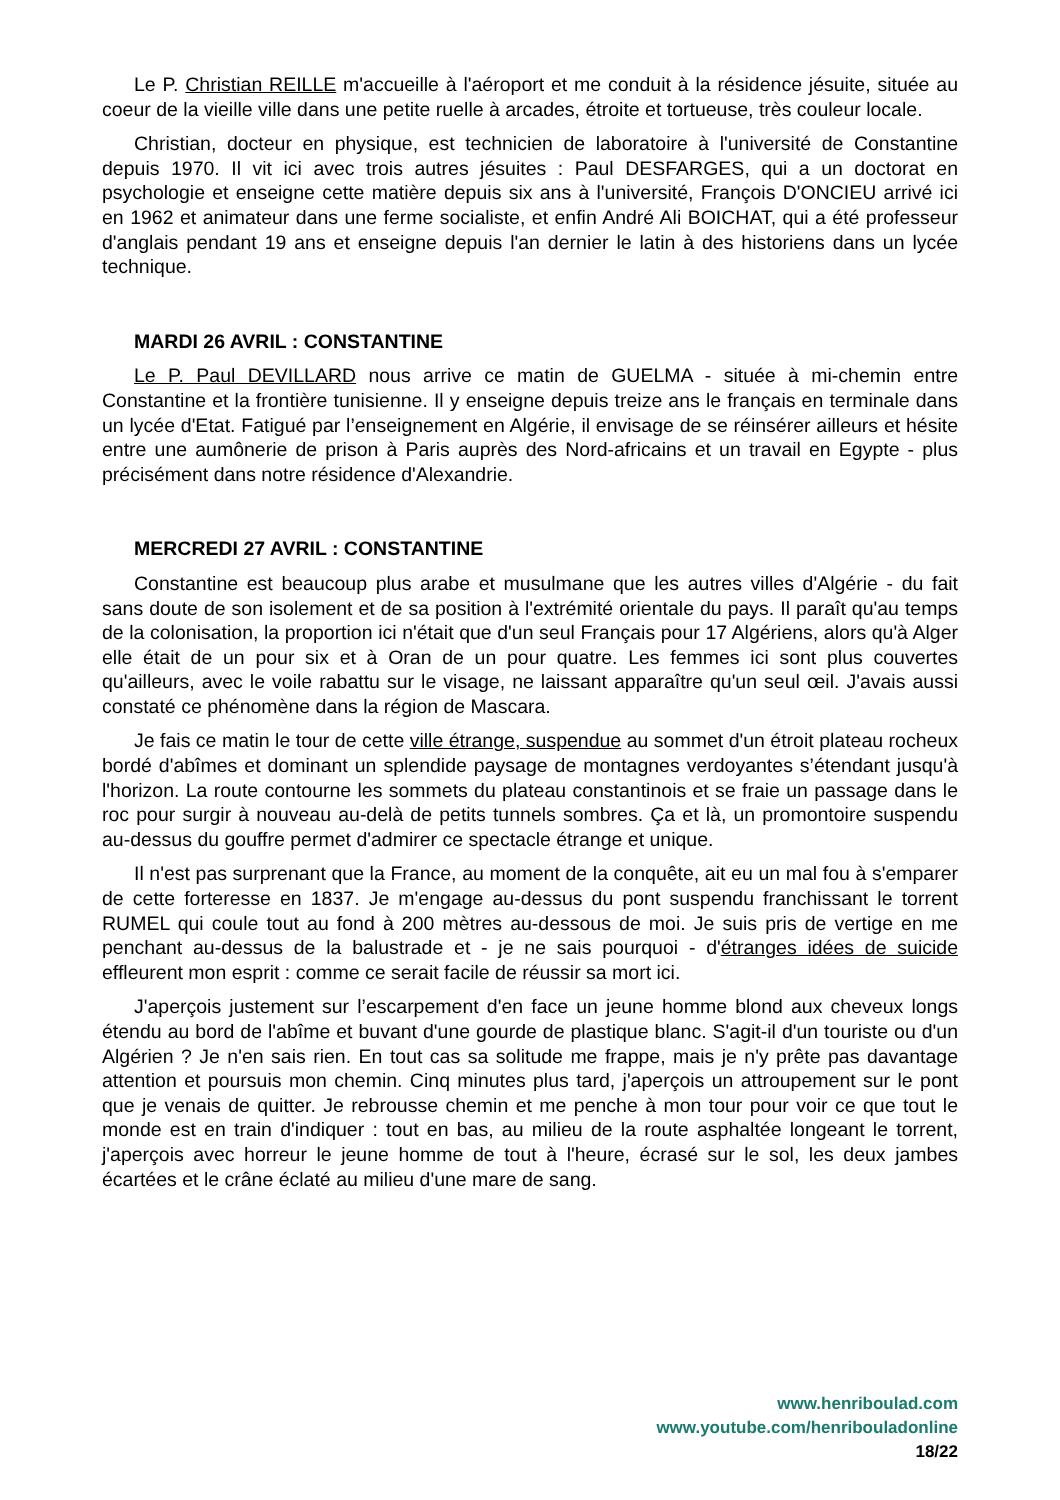Le P. Christian REILLE m'accueille à l'aéroport et me conduit à la résidence jésuite, située au coeur de la vieille ville dans une petite ruelle à arcades, étroite et tortueuse, très couleur locale.
Christian, docteur en physique, est technicien de laboratoire à l'université de Constantine depuis 1970. Il vit ici avec trois autres jésuites : Paul DESFARGES, qui a un doctorat en psychologie et enseigne cette matière depuis six ans à l'université, François D'ONCIEU arrivé ici en 1962 et animateur dans une ferme socialiste, et enfin André Ali BOICHAT, qui a été professeur d'anglais pendant 19 ans et enseigne depuis l'an dernier le latin à des historiens dans un lycée technique.
MARDI 26 AVRIL : CONSTANTINE
Le P. Paul DEVILLARD nous arrive ce matin de GUELMA - située à mi-chemin entre Constantine et la frontière tunisienne. Il y enseigne depuis treize ans le français en terminale dans un lycée d'Etat. Fatigué par l’enseignement en Algérie, il envisage de se réinsérer ailleurs et hésite entre une aumônerie de prison à Paris auprès des Nord-africains et un travail en Egypte - plus précisément dans notre résidence d'Alexandrie.
MERCREDI 27 AVRIL : CONSTANTINE
Constantine est beaucoup plus arabe et musulmane que les autres villes d'Algérie - du fait sans doute de son isolement et de sa position à l'extrémité orientale du pays. Il paraît qu'au temps de la colonisation, la proportion ici n'était que d'un seul Français pour 17 Algériens, alors qu'à Alger elle était de un pour six et à Oran de un pour quatre. Les femmes ici sont plus couvertes qu'ailleurs, avec le voile rabattu sur le visage, ne laissant apparaître qu'un seul œil. J'avais aussi constaté ce phénomène dans la région de Mascara.
Je fais ce matin le tour de cette ville étrange, suspendue au sommet d'un étroit plateau rocheux bordé d'abîmes et dominant un splendide paysage de montagnes verdoyantes s’étendant jusqu'à l'horizon. La route contourne les sommets du plateau constantinois et se fraie un passage dans le roc pour surgir à nouveau au-delà de petits tunnels sombres. Ça et là, un promontoire suspendu au-dessus du gouffre permet d'admirer ce spectacle étrange et unique.
Il n'est pas surprenant que la France, au moment de la conquête, ait eu un mal fou à s'emparer de cette forteresse en 1837. Je m'engage au-dessus du pont suspendu franchissant le torrent RUMEL qui coule tout au fond à 200 mètres au-dessous de moi. Je suis pris de vertige en me penchant au-dessus de la balustrade et - je ne sais pourquoi - d'étranges idées de suicide effleurent mon esprit : comme ce serait facile de réussir sa mort ici.
J'aperçois justement sur l’escarpement d'en face un jeune homme blond aux cheveux longs étendu au bord de l'abîme et buvant d'une gourde de plastique blanc. S'agit-il d'un touriste ou d'un Algérien ? Je n'en sais rien. En tout cas sa solitude me frappe, mais je n'y prête pas davantage attention et poursuis mon chemin. Cinq minutes plus tard, j'aperçois un attroupement sur le pont que je venais de quitter. Je rebrousse chemin et me penche à mon tour pour voir ce que tout le monde est en train d'indiquer : tout en bas, au milieu de la route asphaltée longeant le torrent, j'aperçois avec horreur le jeune homme de tout à l'heure, écrasé sur le sol, les deux jambes écartées et le crâne éclaté au milieu d'une mare de sang.
www.henriboulad.com
www.youtube.com/henribouladonline
18/22